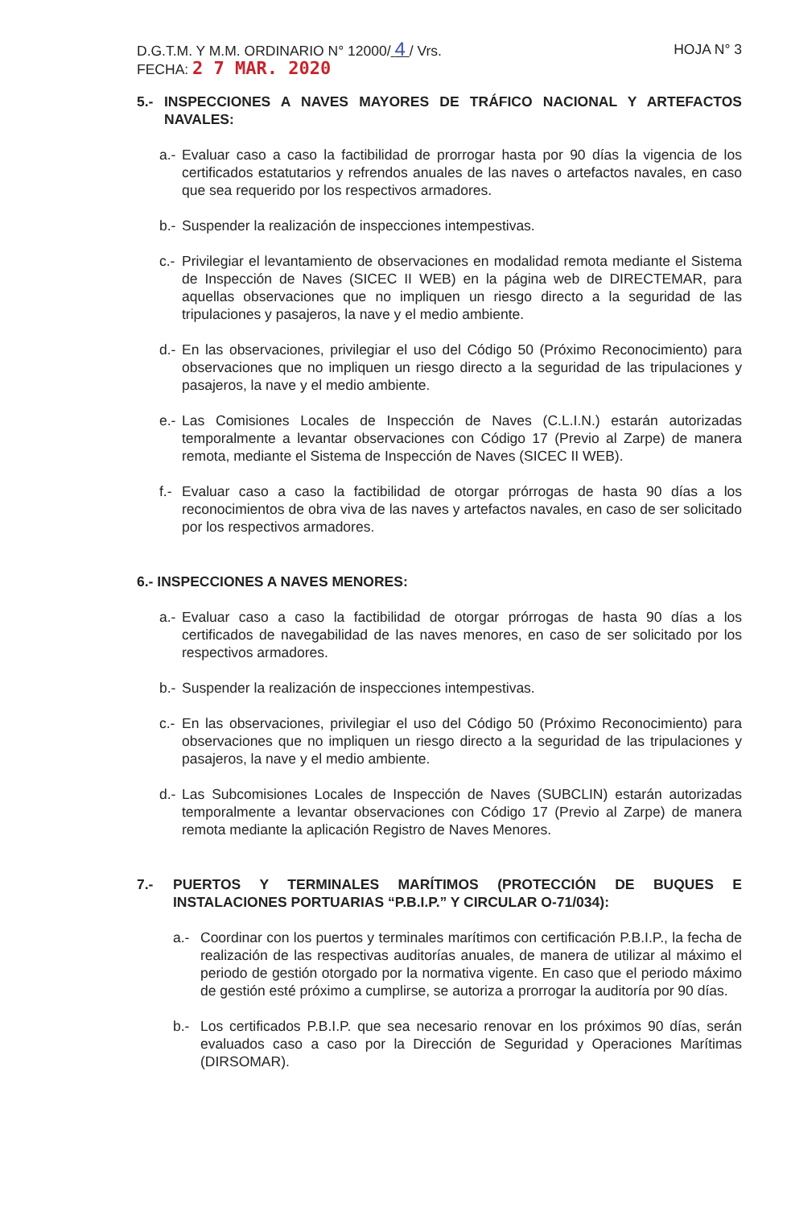D.G.T.M. Y M.M. ORDINARIO N° 12000/ 4 / Vrs.
HOJA N° 3
FECHA: 2 7 MAR. 2020
5.- INSPECCIONES A NAVES MAYORES DE TRÁFICO NACIONAL Y ARTEFACTOS NAVALES:
a.- Evaluar caso a caso la factibilidad de prorrogar hasta por 90 días la vigencia de los certificados estatutarios y refrendos anuales de las naves o artefactos navales, en caso que sea requerido por los respectivos armadores.
b.- Suspender la realización de inspecciones intempestivas.
c.- Privilegiar el levantamiento de observaciones en modalidad remota mediante el Sistema de Inspección de Naves (SICEC II WEB) en la página web de DIRECTEMAR, para aquellas observaciones que no impliquen un riesgo directo a la seguridad de las tripulaciones y pasajeros, la nave y el medio ambiente.
d.- En las observaciones, privilegiar el uso del Código 50 (Próximo Reconocimiento) para observaciones que no impliquen un riesgo directo a la seguridad de las tripulaciones y pasajeros, la nave y el medio ambiente.
e.- Las Comisiones Locales de Inspección de Naves (C.L.I.N.) estarán autorizadas temporalmente a levantar observaciones con Código 17 (Previo al Zarpe) de manera remota, mediante el Sistema de Inspección de Naves (SICEC II WEB).
f.- Evaluar caso a caso la factibilidad de otorgar prórrogas de hasta 90 días a los reconocimientos de obra viva de las naves y artefactos navales, en caso de ser solicitado por los respectivos armadores.
6.- INSPECCIONES A NAVES MENORES:
a.- Evaluar caso a caso la factibilidad de otorgar prórrogas de hasta 90 días a los certificados de navegabilidad de las naves menores, en caso de ser solicitado por los respectivos armadores.
b.- Suspender la realización de inspecciones intempestivas.
c.- En las observaciones, privilegiar el uso del Código 50 (Próximo Reconocimiento) para observaciones que no impliquen un riesgo directo a la seguridad de las tripulaciones y pasajeros, la nave y el medio ambiente.
d.- Las Subcomisiones Locales de Inspección de Naves (SUBCLIN) estarán autorizadas temporalmente a levantar observaciones con Código 17 (Previo al Zarpe) de manera remota mediante la aplicación Registro de Naves Menores.
7.- PUERTOS Y TERMINALES MARÍTIMOS (PROTECCIÓN DE BUQUES E INSTALACIONES PORTUARIAS “P.B.I.P.” Y CIRCULAR O-71/034):
a.- Coordinar con los puertos y terminales marítimos con certificación P.B.I.P., la fecha de realización de las respectivas auditorías anuales, de manera de utilizar al máximo el periodo de gestión otorgado por la normativa vigente. En caso que el periodo máximo de gestión esté próximo a cumplirse, se autoriza a prorrogar la auditoría por 90 días.
b.- Los certificados P.B.I.P. que sea necesario renovar en los próximos 90 días, serán evaluados caso a caso por la Dirección de Seguridad y Operaciones Marítimas (DIRSOMAR).